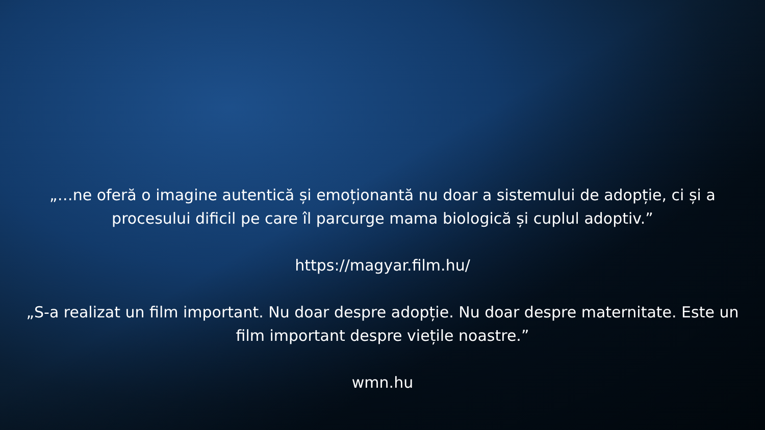„…ne oferă o imagine autentică și emoționantă nu doar a sistemului de adopție, ci și a
procesului dificil pe care îl parcurge mama biologică și cuplul adoptiv.”
https://magyar.film.hu/
„S-a realizat un film important. Nu doar despre adopție. Nu doar despre maternitate. Este un
film important despre viețile noastre.”
wmn.hu